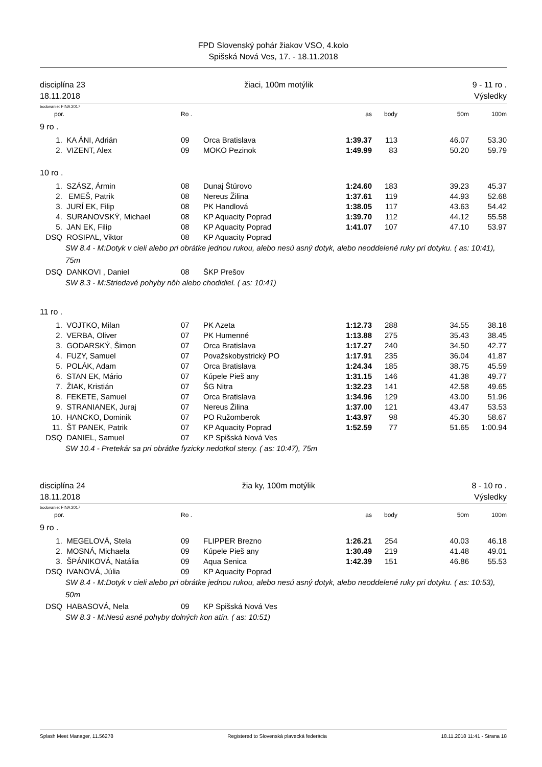FPD Slovenský pohár žiakov VSO, 4.kolo
Spišská Nová Ves, 17. - 18.11.2018
disciplína 23
18.11.2018
žiaci, 100m motýlik 9 - 11 ro .
Výsledky
bodovanie: FINA 2017
| por. | | Ro . | | as | body | 50m | 100m |
| --- | --- | --- | --- | --- | --- | --- | --- |
| 9 ro . | | | | | | | |
| 1. | KA ÁNI, Adrián | 09 | Orca Bratislava | 1:39.37 | 113 | 46.07 | 53.30 |
| 2. | VIZENT, Alex | 09 | MOKO Pezinok | 1:49.99 | 83 | 50.20 | 59.79 |
| 10 ro . | | | | | | | |
| 1. | SZÁSZ, Ármin | 08 | Dunaj Štúrovo | 1:24.60 | 183 | 39.23 | 45.37 |
| 2. | EMEŠ, Patrik | 08 | Nereus Žilina | 1:37.61 | 119 | 44.93 | 52.68 |
| 3. | JURÍ EK, Filip | 08 | PK Handlová | 1:38.05 | 117 | 43.63 | 54.42 |
| 4. | SURANOVSKÝ, Michael | 08 | KP Aquacity Poprad | 1:39.70 | 112 | 44.12 | 55.58 |
| 5. | JAN EK, Filip | 08 | KP Aquacity Poprad | 1:41.07 | 107 | 47.10 | 53.97 |
| DSQ | ROSIPAL, Viktor | 08 | KP Aquacity Poprad | | | | |
| SW 8.4 - M:Dotyk v cieli alebo pri obrátke jednou rukou, alebo nesú asný dotyk, alebo neoddelené ruky pri dotyku. ( as: 10:41), 75m | | | | | | | |
| DSQ | DANKOVI , Daniel | 08 | ŠKP Prešov | | | | |
| SW 8.3 - M:Striedavé pohyby nôh alebo chodidiel. ( as: 10:41) | | | | | | | |
| 11 ro . | | | | | | | |
| 1. | VOJTKO, Milan | 07 | PK Azeta | 1:12.73 | 288 | 34.55 | 38.18 |
| 2. | VERBA, Oliver | 07 | PK Humenné | 1:13.88 | 275 | 35.43 | 38.45 |
| 3. | GODARSKÝ, Šimon | 07 | Orca Bratislava | 1:17.27 | 240 | 34.50 | 42.77 |
| 4. | FUZY, Samuel | 07 | Považskobystrický PO | 1:17.91 | 235 | 36.04 | 41.87 |
| 5. | POLÁK, Adam | 07 | Orca Bratislava | 1:24.34 | 185 | 38.75 | 45.59 |
| 6. | STAN EK, Mário | 07 | Kúpele Pieš any | 1:31.15 | 146 | 41.38 | 49.77 |
| 7. | ŽIAK, Kristián | 07 | ŠG Nitra | 1:32.23 | 141 | 42.58 | 49.65 |
| 8. | FEKETE, Samuel | 07 | Orca Bratislava | 1:34.96 | 129 | 43.00 | 51.96 |
| 9. | STRANIANEK, Juraj | 07 | Nereus Žilina | 1:37.00 | 121 | 43.47 | 53.53 |
| 10. | HANCKO, Dominik | 07 | PO Ružomberok | 1:43.97 | 98 | 45.30 | 58.67 |
| 11. | ŠT PANEK, Patrik | 07 | KP Aquacity Poprad | 1:52.59 | 77 | 51.65 | 1:00.94 |
| DSQ | DANIEL, Samuel | 07 | KP Spišská Nová Ves | | | | |
| SW 10.4 - Pretekár sa pri obrátke fyzicky nedotkol steny. ( as: 10:47), 75m | | | | | | | |
disciplína 24
18.11.2018
žia ky, 100m motýlik 8 - 10 ro .
Výsledky
bodovanie: FINA 2017
| por. | | Ro . | | as | body | 50m | 100m |
| --- | --- | --- | --- | --- | --- | --- | --- |
| 9 ro . | | | | | | | |
| 1. | MEGELOVÁ, Stela | 09 | FLIPPER Brezno | 1:26.21 | 254 | 40.03 | 46.18 |
| 2. | MOSNÁ, Michaela | 09 | Kúpele Pieš any | 1:30.49 | 219 | 41.48 | 49.01 |
| 3. | ŠPÁNIKOVÁ, Natália | 09 | Aqua Senica | 1:42.39 | 151 | 46.86 | 55.53 |
| DSQ | IVANOVÁ, Júlia | 09 | KP Aquacity Poprad | | | | |
| SW 8.4 - M:Dotyk v cieli alebo pri obrátke jednou rukou, alebo nesú asný dotyk, alebo neoddelené ruky pri dotyku. ( as: 10:53), 50m | | | | | | | |
| DSQ | HABASOVÁ, Nela | 09 | KP Spišská Nová Ves | | | | |
| SW 8.3 - M:Nesú asné pohyby dolných kon atín. ( as: 10:51) | | | | | | | |
Splash Meet Manager, 11.56278 Registered to Slovenská plavecká federácia 18.11.2018 11:41 - Strana 18